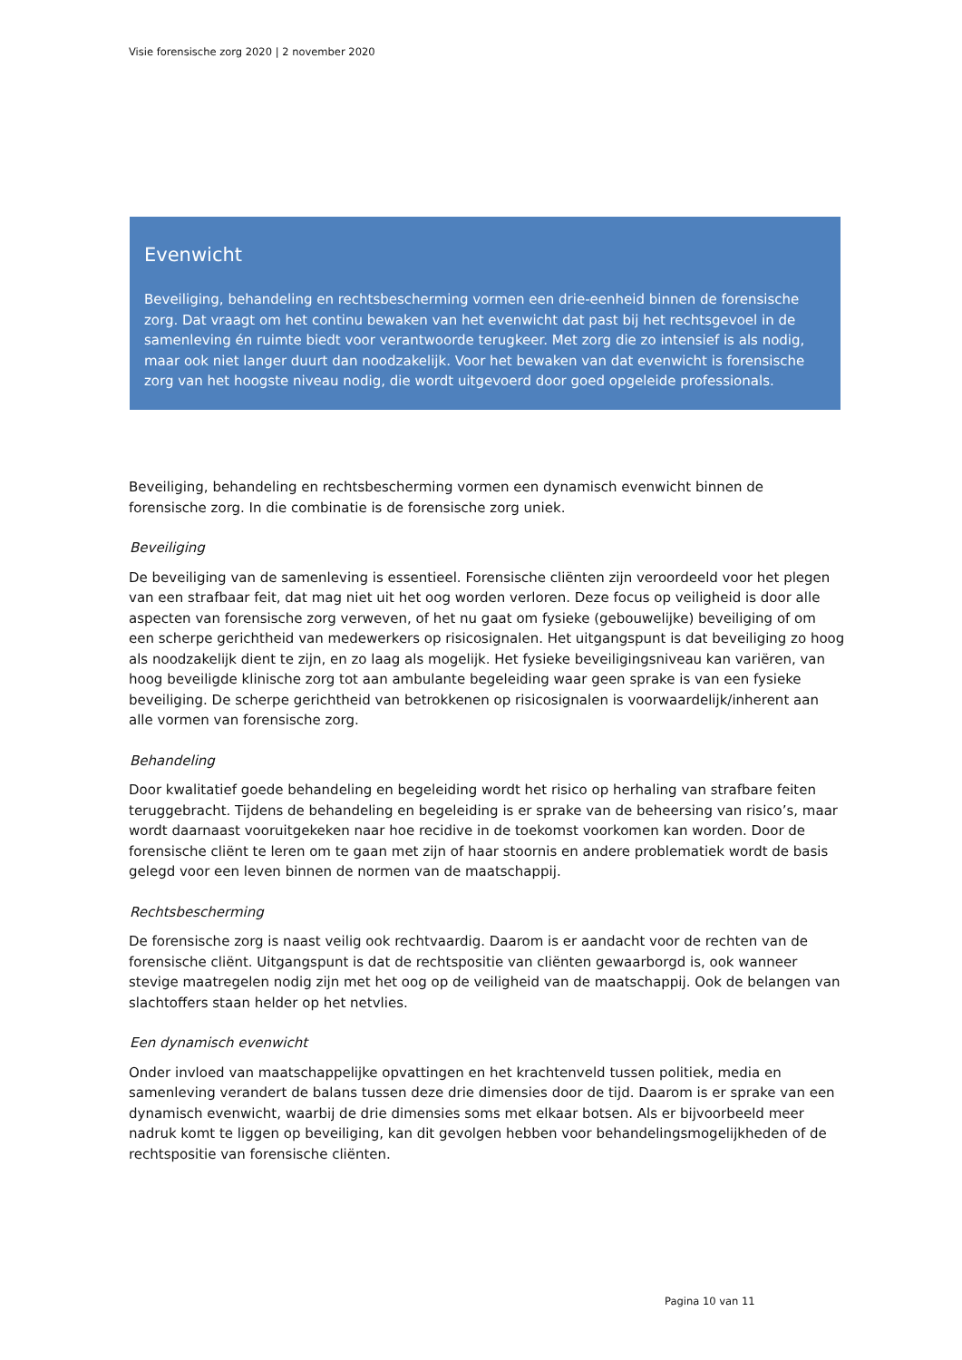Visie forensische zorg 2020 | 2 november 2020
Evenwicht
Beveiliging, behandeling en rechtsbescherming vormen een drie-eenheid binnen de forensische zorg. Dat vraagt om het continu bewaken van het evenwicht dat past bij het rechtsgevoel in de samenleving én ruimte biedt voor verantwoorde terugkeer. Met zorg die zo intensief is als nodig, maar ook niet langer duurt dan noodzakelijk. Voor het bewaken van dat evenwicht is forensische zorg van het hoogste niveau nodig, die wordt uitgevoerd door goed opgeleide professionals.
Beveiliging, behandeling en rechtsbescherming vormen een dynamisch evenwicht binnen de forensische zorg. In die combinatie is de forensische zorg uniek.
Beveiliging
De beveiliging van de samenleving is essentieel. Forensische cliënten zijn veroordeeld voor het plegen van een strafbaar feit, dat mag niet uit het oog worden verloren. Deze focus op veiligheid is door alle aspecten van forensische zorg verweven, of het nu gaat om fysieke (gebouwelijke) beveiliging of om een scherpe gerichtheid van medewerkers op risicosignalen. Het uitgangspunt is dat beveiliging zo hoog als noodzakelijk dient te zijn, en zo laag als mogelijk. Het fysieke beveiligingsniveau kan variëren, van hoog beveiligde klinische zorg tot aan ambulante begeleiding waar geen sprake is van een fysieke beveiliging. De scherpe gerichtheid van betrokkenen op risicosignalen is voorwaardelijk/inherent aan alle vormen van forensische zorg.
Behandeling
Door kwalitatief goede behandeling en begeleiding wordt het risico op herhaling van strafbare feiten teruggebracht. Tijdens de behandeling en begeleiding is er sprake van de beheersing van risico’s, maar wordt daarnaast vooruitgekeken naar hoe recidive in de toekomst voorkomen kan worden. Door de forensische cliënt te leren om te gaan met zijn of haar stoornis en andere problematiek wordt de basis gelegd voor een leven binnen de normen van de maatschappij.
Rechtsbescherming
De forensische zorg is naast veilig ook rechtvaardig. Daarom is er aandacht voor de rechten van de forensische cliënt. Uitgangspunt is dat de rechtspositie van cliënten gewaarborgd is, ook wanneer stevige maatregelen nodig zijn met het oog op de veiligheid van de maatschappij. Ook de belangen van slachtoffers staan helder op het netvlies.
Een dynamisch evenwicht
Onder invloed van maatschappelijke opvattingen en het krachtenveld tussen politiek, media en samenleving verandert de balans tussen deze drie dimensies door de tijd. Daarom is er sprake van een dynamisch evenwicht, waarbij de drie dimensies soms met elkaar botsen. Als er bijvoorbeeld meer nadruk komt te liggen op beveiliging, kan dit gevolgen hebben voor behandelingsmogelijkheden of de rechtspositie van forensische cliënten.
Pagina 10 van 11